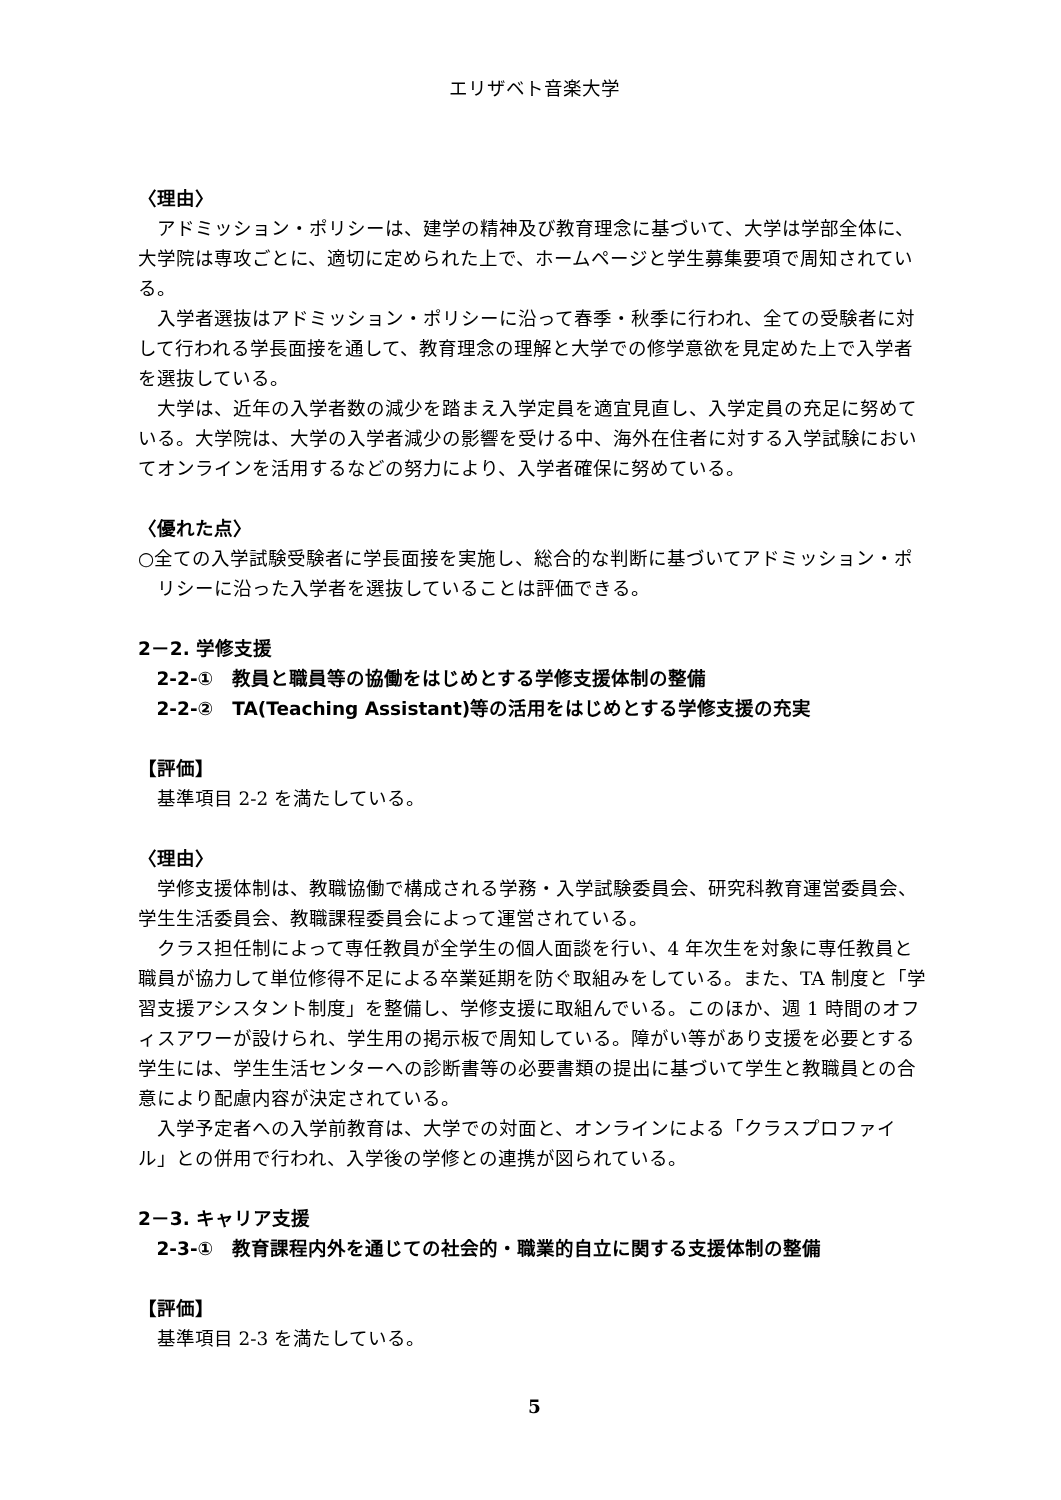エリザベト音楽大学
〈理由〉
アドミッション・ポリシーは、建学の精神及び教育理念に基づいて、大学は学部全体に、大学院は専攻ごとに、適切に定められた上で、ホームページと学生募集要項で周知されている。
入学者選抜はアドミッション・ポリシーに沿って春季・秋季に行われ、全ての受験者に対して行われる学長面接を通して、教育理念の理解と大学での修学意欲を見定めた上で入学者を選抜している。
大学は、近年の入学者数の減少を踏まえ入学定員を適宜見直し、入学定員の充足に努めている。大学院は、大学の入学者減少の影響を受ける中、海外在住者に対する入学試験においてオンラインを活用するなどの努力により、入学者確保に努めている。
〈優れた点〉
○全ての入学試験受験者に学長面接を実施し、総合的な判断に基づいてアドミッション・ポリシーに沿った入学者を選抜していることは評価できる。
2－2. 学修支援
2-2-①　教員と職員等の協働をはじめとする学修支援体制の整備
2-2-②　TA(Teaching Assistant)等の活用をはじめとする学修支援の充実
【評価】
基準項目 2-2 を満たしている。
〈理由〉
学修支援体制は、教職協働で構成される学務・入学試験委員会、研究科教育運営委員会、学生生活委員会、教職課程委員会によって運営されている。
クラス担任制によって専任教員が全学生の個人面談を行い、4 年次生を対象に専任教員と職員が協力して単位修得不足による卒業延期を防ぐ取組みをしている。また、TA 制度と「学習支援アシスタント制度」を整備し、学修支援に取組んでいる。このほか、週 1 時間のオフィスアワーが設けられ、学生用の掲示板で周知している。障がい等があり支援を必要とする学生には、学生生活センターへの診断書等の必要書類の提出に基づいて学生と教職員との合意により配慮内容が決定されている。
入学予定者への入学前教育は、大学での対面と、オンラインによる「クラスプロファイル」との併用で行われ、入学後の学修との連携が図られている。
2－3. キャリア支援
2-3-①　教育課程内外を通じての社会的・職業的自立に関する支援体制の整備
【評価】
基準項目 2-3 を満たしている。
5